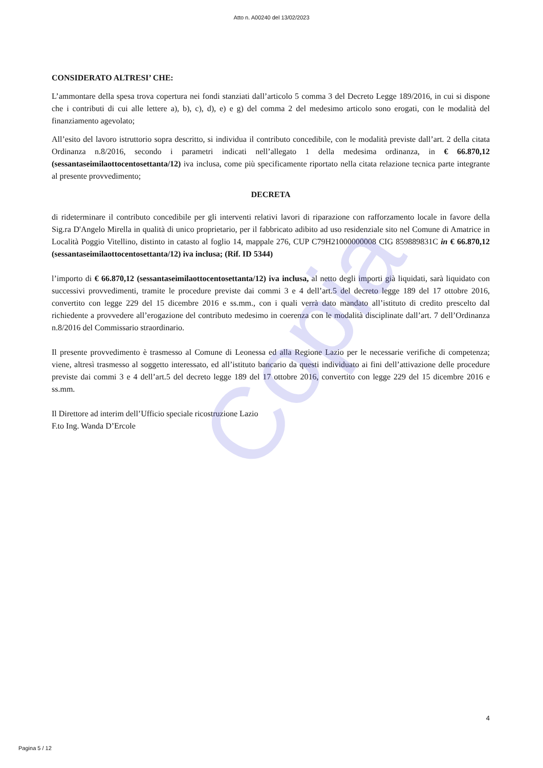Copia
Atto n. A00240 del 13/02/2023
CONSIDERATO ALTRESI’ CHE:
L’ammontare della spesa trova copertura nei fondi stanziati dall’articolo 5 comma 3 del Decreto Legge 189/2016, in cui si dispone che i contributi di cui alle lettere a), b), c), d), e) e g) del comma 2 del medesimo articolo sono erogati, con le modalità del finanziamento agevolato;
All’esito del lavoro istruttorio sopra descritto, si individua il contributo concedibile, con le modalità previste dall’art. 2 della citata Ordinanza n.8/2016, secondo i parametri indicati nell’allegato 1 della medesima ordinanza, in € 66.870,12 (sessantaseimilaottocentosettanta/12) iva inclusa, come più specificamente riportato nella citata relazione tecnica parte integrante al presente provvedimento;
DECRETA
di rideterminare il contributo concedibile per gli interventi relativi lavori di riparazione con rafforzamento locale in favore della Sig.ra D'Angelo Mirella in qualità di unico proprietario, per il fabbricato adibito ad uso residenziale sito nel Comune di Amatrice in Località Poggio Vitellino, distinto in catasto al foglio 14, mappale 276, CUP C79H21000000008 CIG 859889831C in € 66.870,12 (sessantaseimilaottocentosettanta/12) iva inclusa; (Rif. ID 5344)
l’importo di € 66.870,12 (sessantaseimilaottocentosettanta/12) iva inclusa, al netto degli importi già liquidati, sarà liquidato con successivi provvedimenti, tramite le procedure previste dai commi 3 e 4 dell’art.5 del decreto legge 189 del 17 ottobre 2016, convertito con legge 229 del 15 dicembre 2016 e ss.mm., con i quali verrà dato mandato all’istituto di credito prescelto dal richiedente a provvedere all’erogazione del contributo medesimo in coerenza con le modalità disciplinate dall’art. 7 dell’Ordinanza n.8/2016 del Commissario straordinario.
Il presente provvedimento è trasmesso al Comune di Leonessa ed alla Regione Lazio per le necessarie verifiche di competenza; viene, altresì trasmesso al soggetto interessato, ed all’istituto bancario da questi individuato ai fini dell’attivazione delle procedure previste dai commi 3 e 4 dell’art.5 del decreto legge 189 del 17 ottobre 2016, convertito con legge 229 del 15 dicembre 2016 e ss.mm.
Il Direttore ad interim dell’Ufficio speciale ricostruzione Lazio
F.to Ing. Wanda D’Ercole
4
Pagina 5 / 12